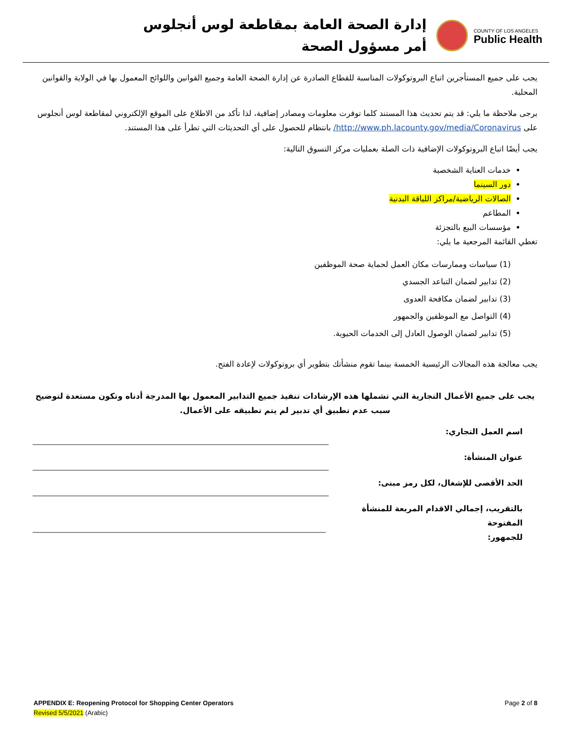إدارة الصحة العامة بمقاطعة لوس أنجلوس
أمر مسؤول الصحة
COUNTY OF LOS ANGELES
Public Health
يجب على جميع المستأجرين اتباع البروتوكولات المناسبة للقطاع الصادرة عن إدارة الصحة العامة وجميع القوانين واللوائح المعمول بها في الولاية والقوانين المحلية.
يرجى ملاحظة ما يلي: قد يتم تحديث هذا المستند كلما توفرت معلومات ومصادر إضافية، لذا تأكد من الاطلاع على الموقع الإلكتروني لمقاطعة لوس أنجلوس على http://www.ph.lacounty.gov/media/Coronavirus/ بانتظام للحصول على أي التحديثات التي تطرأ على هذا المستند.
يجب أيضًا اتباع البروتوكولات الإضافية ذات الصلة بعمليات مركز التسوق التالية:
خدمات العناية الشخصية
دور السينما
الصالات الرياضية/مراكز اللياقة البدنية
المطاعم
مؤسسات البيع بالتجزئة
تغطي القائمة المرجعية ما يلي:
(1) سياسات وممارسات مكان العمل لحماية صحة الموظفين
(2) تدابير لضمان التباعد الجسدي
(3) تدابير لضمان مكافحة العدوى
(4) التواصل مع الموظفين والجمهور
(5) تدابير لضمان الوصول العادل إلى الخدمات الحيوية.
يجب معالجة هذه المجالات الرئيسية الخمسة بينما تقوم منشأتك بتطوير أي بروتوكولات لإعادة الفتح.
يجب على جميع الأعمال التجارية التي تشملها هذه الإرشادات تنفيذ جميع التدابير المعمول بها المدرجة أدناه وتكون مستعدة لتوضيح سبب عدم تطبيق أي تدبير لم يتم تطبيقه على الأعمال.
اسم العمل التجاري:
عنوان المنشأة:
الحد الأقصى للإشغال، لكل رمز مبنى:
بالتقريب، إجمالي الاقدام المربعة للمنشأة المفتوحة
للجمهور:
APPENDIX E: Reopening Protocol for Shopping Center Operators
Revised 5/5/2021 (Arabic)
Page 2 of 8